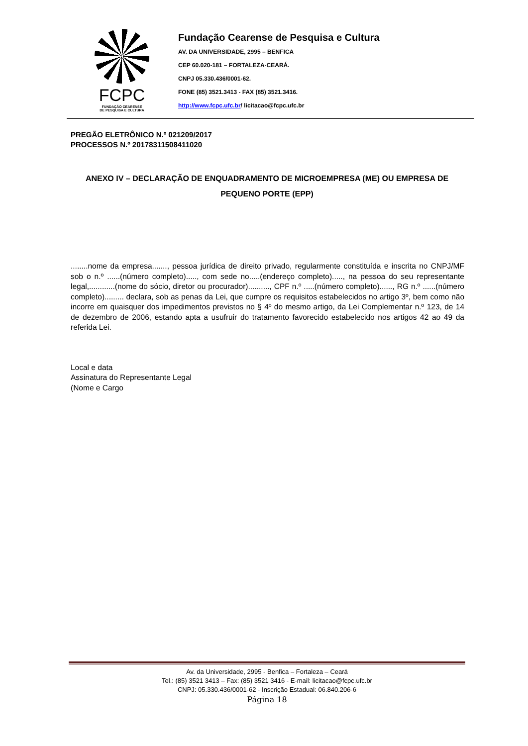FCPC
FUNDAÇÃO CEARENSE
DE PESQUISA E CULTURA
Fundação Cearense de Pesquisa e Cultura
AV. DA UNIVERSIDADE, 2995 – BENFICA
CEP 60.020-181 – FORTALEZA-CEARÁ.
CNPJ 05.330.436/0001-62.
FONE (85) 3521.3413 - FAX (85) 3521.3416.
http://www.fcpc.ufc.br/ licitacao@fcpc.ufc.br
PREGÃO ELETRÔNICO N.º 021209/2017
PROCESSOS N.º 20178311508411020
ANEXO IV – DECLARAÇÃO DE ENQUADRAMENTO DE MICROEMPRESA (ME) OU EMPRESA DE PEQUENO PORTE (EPP)
........nome da empresa......., pessoa jurídica de direito privado, regularmente constituída e inscrita no CNPJ/MF sob o n.º ......(número completo)....., com sede no.....(endereço completo)....., na pessoa do seu representante legal,............(nome do sócio, diretor ou procurador).........., CPF n.º .....(número completo)......, RG n.º ......(número completo)......... declara, sob as penas da Lei, que cumpre os requisitos estabelecidos no artigo 3º, bem como não incorre em quaisquer dos impedimentos previstos no § 4º do mesmo artigo, da Lei Complementar n.º 123, de 14 de dezembro de 2006, estando apta a usufruir do tratamento favorecido estabelecido nos artigos 42 ao 49 da referida Lei.
Local e data
Assinatura do Representante Legal
(Nome e Cargo
Av. da Universidade, 2995 - Benfica – Fortaleza – Ceará
Tel.: (85) 3521 3413 – Fax: (85) 3521 3416 - E-mail: licitacao@fcpc.ufc.br
CNPJ: 05.330.436/0001-62 - Inscrição Estadual: 06.840.206-6
Página 18